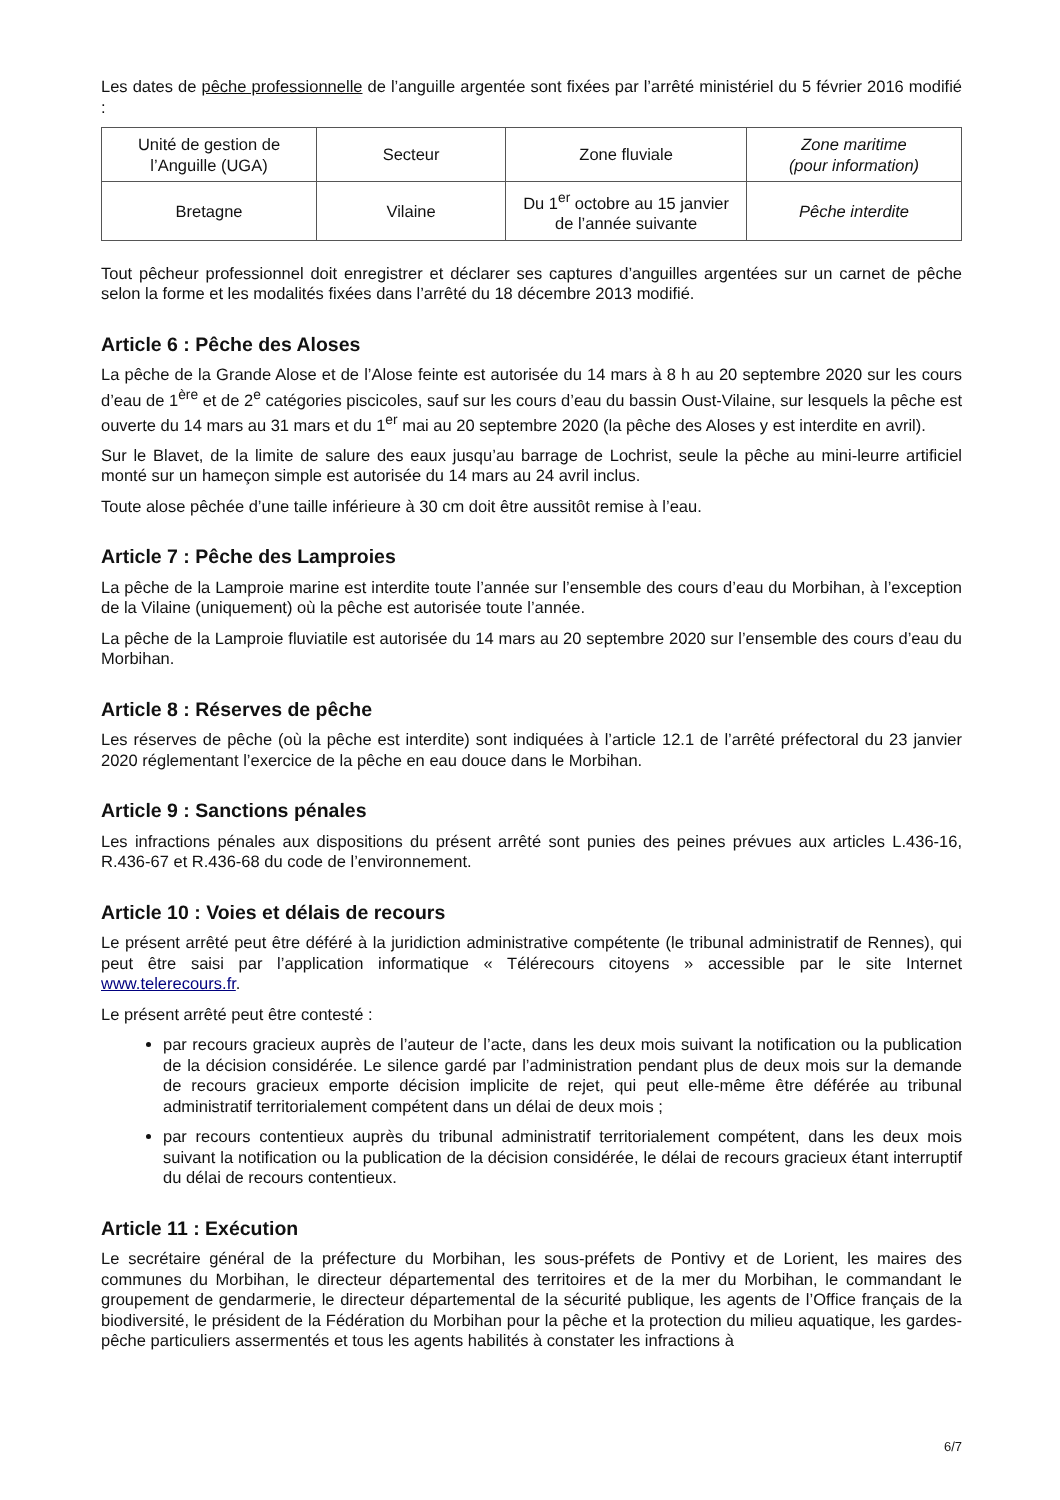Les dates de pêche professionnelle de l’anguille argentée sont fixées par l’arrêté ministériel du 5 février 2016 modifié :
| Unité de gestion de l’Anguille (UGA) | Secteur | Zone fluviale | Zone maritime (pour information) |
| Bretagne | Vilaine | Du 1<sup>er</sup> octobre au 15 janvier de l’année suivante | Pêche interdite |
Tout pêcheur professionnel doit enregistrer et déclarer ses captures d’anguilles argentées sur un carnet de pêche selon la forme et les modalités fixées dans l’arrêté du 18 décembre 2013 modifié.
Article 6 : Pêche des Aloses
La pêche de la Grande Alose et de l’Alose feinte est autorisée du 14 mars à 8 h au 20 septembre 2020 sur les cours d’eau de 1<sup>ère</sup> et de 2<sup>e</sup> catégories piscicoles, sauf sur les cours d’eau du bassin Oust-Vilaine, sur lesquels la pêche est ouverte du 14 mars au 31 mars et du 1<sup>er</sup> mai au 20 septembre 2020 (la pêche des Aloses y est interdite en avril).
Sur le Blavet, de la limite de salure des eaux jusqu’au barrage de Lochrist, seule la pêche au mini-leurre artificiel monté sur un hameçon simple est autorisée du 14 mars au 24 avril inclus.
Toute alose pêchée d’une taille inférieure à 30 cm doit être aussitôt remise à l’eau.
Article 7 : Pêche des Lamproies
La pêche de la Lamproie marine est interdite toute l’année sur l’ensemble des cours d’eau du Morbihan, à l’exception de la Vilaine (uniquement) où la pêche est autorisée toute l’année.
La pêche de la Lamproie fluviatile est autorisée du 14 mars au 20 septembre 2020 sur l’ensemble des cours d’eau du Morbihan.
Article 8 : Réserves de pêche
Les réserves de pêche (où la pêche est interdite) sont indiquées à l’article 12.1 de l’arrêté préfectoral du 23 janvier 2020 réglementant l’exercice de la pêche en eau douce dans le Morbihan.
Article 9 : Sanctions pénales
Les infractions pénales aux dispositions du présent arrêté sont punies des peines prévues aux articles L.436-16, R.436-67 et R.436-68 du code de l’environnement.
Article 10 : Voies et délais de recours
Le présent arrêté peut être déféré à la juridiction administrative compétente (le tribunal administratif de Rennes), qui peut être saisi par l’application informatique « Télérecours citoyens » accessible par le site Internet www.telerecours.fr.
Le présent arrêté peut être contesté :
par recours gracieux auprès de l’auteur de l’acte, dans les deux mois suivant la notification ou la publication de la décision considérée. Le silence gardé par l’administration pendant plus de deux mois sur la demande de recours gracieux emporte décision implicite de rejet, qui peut elle-même être déférée au tribunal administratif territorialement compétent dans un délai de deux mois ;
par recours contentieux auprès du tribunal administratif territorialement compétent, dans les deux mois suivant la notification ou la publication de la décision considérée, le délai de recours gracieux étant interruptif du délai de recours contentieux.
Article 11 : Exécution
Le secrétaire général de la préfecture du Morbihan, les sous-préfets de Pontivy et de Lorient, les maires des communes du Morbihan, le directeur départemental des territoires et de la mer du Morbihan, le commandant le groupement de gendarmerie, le directeur départemental de la sécurité publique, les agents de l’Office français de la biodiversité, le président de la Fédération du Morbihan pour la pêche et la protection du milieu aquatique, les gardes-pêche particuliers assermentés et tous les agents habilités à constater les infractions à
6/7